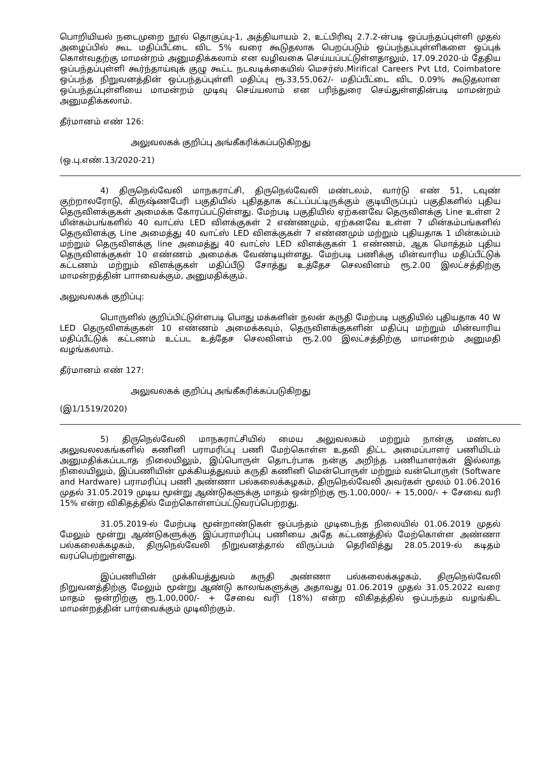பொறியியல் நடைமுறை நூல் தொகுப்பு-1, அத்தியாயம் 2, உட்பிரிவு 2.7.2-ன்படி ஒப்பந்தப்புள்ளி முதல் அழைப்பில் கூட மதிப்பீட்டை விட 5% வரை கூடுதலாக பெறப்படும் ஒப்பந்தப்புள்ளிகளை ஒப்புக் கொள்வதற்கு மாமன்றம் அனுமதிக்கலாம் என வழிவகை செய்யப்பட்டுள்ளதாலும், 17.09.2020-ம் தேதிய ஒப்பந்தப்புள்ளி கூர்ந்தாய்வுக் குழு கூட்ட நடவடிக்கையில் மெசர்ஸ்.Mirifical Careers Pvt Ltd, Coimbatore ஒப்பந்த நிறுவனத்தின் ஒப்பந்தப்புள்ளி மதிப்பு ரூ.33,55,062/- மதிப்பீட்டை விட 0.09% கூடுதலான ஒப்பந்தப்புள்ளியை மாமன்றம் முடிவு செய்யலாம் என பரிந்துரை செய்துள்ளதின்படி மாமன்றம் அனுமதிக்கலாம்.
தீர்மானம் எண் 126:
அலுவலகக் குறிப்பு அங்கீகரிக்கப்படுகிறது
(ஒ.பு.எண்.13/2020-21)
4) திருநெல்வேலி மாநகராட்சி, திருநெல்வேலி மண்டலம், வார்டு எண் 51, டவுண் குற்றாலரோடு, கிருஷ்ணபேரி பகுதியில் புதிததாக கட்டப்பட்டிருக்கும் குடியிருப்புப் பகுதிகளில் புதிய தெருவிளக்குகள் அமைக்க கோரப்பட்டுள்ளது. மேற்படி பகுதியில் ஏற்கனவே தெருவிளக்கு Line உள்ள 2 மின்கம்பங்களில் 40 வாட்ஸ் LED விளக்குகள் 2 எண்ணமும், ஏற்கனவே உள்ள 7 மின்கம்பங்களில் தெருவிளக்கு Line அமைத்து 40 வாட்ஸ் LED விளக்குகள் 7 எண்ணமும் மற்றும் புதியதாக 1 மின்கம்பம் மற்றும் தெருவிளக்கு line அமைத்து 40 வாட்ஸ் LED விளக்குகள் 1 எண்ணம், ஆக மொத்தம் புதிய தெருவிளக்குகள் 10 எண்ணம் அமைக்க வேண்டியுள்ளது. மேற்படி பணிக்கு மின்வாரிய மதிப்பீட்டுக் கட்டணம் மற்றும் விளக்குகள் மதிப்பீடு சோத்து உத்தேச செலவினம் ரூ.2.00 இலட்சத்திற்கு மாமன்றத்தின் பாாவைக்கும், அனுமதிக்கும்.
அலுவலகக் குறிப்பு:
பொருளில் குறிப்பிட்டுள்ளபடி பொது மக்களின் நலன் கருதி மேற்படி பகுதியில் புதியதாக 40 W LED தெருவிளக்குகள் 10 எண்ணம் அமைக்கவும், தெருவிளக்குகளின் மதிப்பு மற்றும் மின்வாரிய மதிப்பீட்டுக் கட்டணம் உட்பட உத்தேச செலவினம் ரூ.2.00 இலட்சத்திற்கு மாமன்றம் அனுமதி வழங்கலாம்.
தீர்மானம் எண் 127:
அலுவலகக் குறிப்பு அங்கீகரிக்கப்படுகிறது
(இ1/1519/2020)
5) திருநெல்வேலி மாநகராட்சியில் மைய அலுவலகம் மற்றும் நான்கு மண்டல அலுவலலகங்களில் கணினி பராமரிப்பு பணி மேற்கொள்ள உதவி திட்ட அமைப்பாளர் பணியிடம் அனுமதிக்கப்படாத நிலையிலும், இப்பொருள் தொடர்பாக நன்கு அறிந்த பணியாளர்கள் இல்லாத நிலையிலும், இப்பணியின் முக்கியத்துவம் கருதி கணினி மென்பொருள் மற்றும் வன்பொருள் (Software and Hardware) பராமரிப்பு பணி அண்ணா பல்கலைக்கழகம், திருநெல்வேலி அவர்கள் மூலம் 01.06.2016 முதல் 31.05.2019 முடிய மூன்று ஆண்டுகளுக்கு மாதம் ஒன்றிற்கு ரூ.1,00,000/- + 15,000/- + சேவை வரி 15% என்ற விகிதத்தில் மேற்கொள்ளப்பட்டுவரப்பெற்றது.
31.05.2019-ல் மேற்படி மூன்றாண்டுகள் ஒப்பந்தம் முடிடைந்த நிலையில் 01.06.2019 முதல் மேலும் மூன்று ஆண்டுகளுக்கு இப்பராமரிப்பு பணியை அதே கட்டணத்தில் மேற்கொள்ள அண்ணா பல்கலைக்கழகம், திருநெல்வேலி நிறுவனத்தால் விருப்பம் தெரிவித்து 28.05.2019-ல் கடிதம் வரப்பெற்றுள்ளது.
இப்பணியின் முக்கியத்துவம் கருதி அண்ணா பல்கலைக்கழகம், திருநெல்வேலி நிறுவனத்திற்கு மேலும் மூன்று ஆண்டு காலங்களுக்கு அதாவது 01.06.2019 முதல் 31.05.2022 வரை மாதம் ஒன்றிற்கு ரூ.1,00,000/- + சேவை வரி (18%) என்ற விகிதத்தில் ஒப்பந்தம் வழங்கிட மாமன்றத்தின் பார்வைக்கும் முடிவிற்கும்.